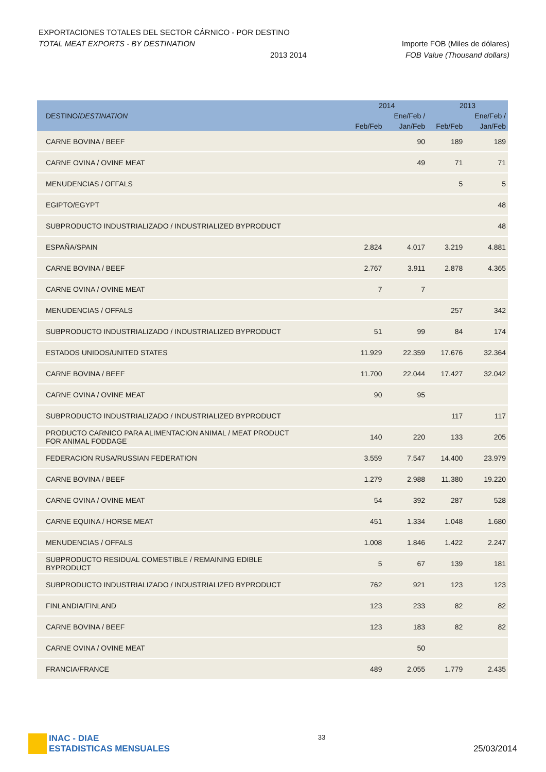EXPORTACIONES TOTALES DEL SECTOR CÁRNICO - POR DESTINO
TOTAL MEAT EXPORTS - BY DESTINATION Importe FOB (Miles de dólares)
2013 2014 FOB Value (Thousand dollars)
| DESTINO/ DESTINATION | 2014 | | 2013 | |
| --- | --- | --- | --- | --- |
| | | Ene/Feb / | | Ene/Feb / |
| | Feb/Feb | Jan/Feb | Feb/Feb | Jan/Feb |
| CARNE BOVINA / BEEF | | 90 | 189 | 189 |
| CARNE OVINA / OVINE MEAT | | 49 | 71 | 71 |
| MENUDENCIAS / OFFALS | | | 5 | 5 |
| EGIPTO/EGYPT | | | | 48 |
| SUBPRODUCTO INDUSTRIALIZADO / INDUSTRIALIZED BYPRODUCT | | | | 48 |
| ESPAÑA/SPAIN | 2.824 | 4.017 | 3.219 | 4.881 |
| CARNE BOVINA / BEEF | 2.767 | 3.911 | 2.878 | 4.365 |
| CARNE OVINA / OVINE MEAT | 7 | 7 | | |
| MENUDENCIAS / OFFALS | | | 257 | 342 |
| SUBPRODUCTO INDUSTRIALIZADO / INDUSTRIALIZED BYPRODUCT | 51 | 99 | 84 | 174 |
| ESTADOS UNIDOS/UNITED STATES | 11.929 | 22.359 | 17.676 | 32.364 |
| CARNE BOVINA / BEEF | 11.700 | 22.044 | 17.427 | 32.042 |
| CARNE OVINA / OVINE MEAT | 90 | 95 | | |
| SUBPRODUCTO INDUSTRIALIZADO / INDUSTRIALIZED BYPRODUCT | | | 117 | 117 |
| PRODUCTO CARNICO PARA ALIMENTACION ANIMAL / MEAT PRODUCT FOR ANIMAL FODDAGE | 140 | 220 | 133 | 205 |
| FEDERACION RUSA/RUSSIAN FEDERATION | 3.559 | 7.547 | 14.400 | 23.979 |
| CARNE BOVINA / BEEF | 1.279 | 2.988 | 11.380 | 19.220 |
| CARNE OVINA / OVINE MEAT | 54 | 392 | 287 | 528 |
| CARNE EQUINA / HORSE MEAT | 451 | 1.334 | 1.048 | 1.680 |
| MENUDENCIAS / OFFALS | 1.008 | 1.846 | 1.422 | 2.247 |
| SUBPRODUCTO RESIDUAL COMESTIBLE / REMAINING EDIBLE BYPRODUCT | 5 | 67 | 139 | 181 |
| SUBPRODUCTO INDUSTRIALIZADO / INDUSTRIALIZED BYPRODUCT | 762 | 921 | 123 | 123 |
| FINLANDIA/FINLAND | 123 | 233 | 82 | 82 |
| CARNE BOVINA / BEEF | 123 | 183 | 82 | 82 |
| CARNE OVINA / OVINE MEAT | | 50 | | |
| FRANCIA/FRANCE | 489 | 2.055 | 1.779 | 2.435 |
INAC - DIAE
ESTADISTICAS MENSUALES
33
25/03/2014